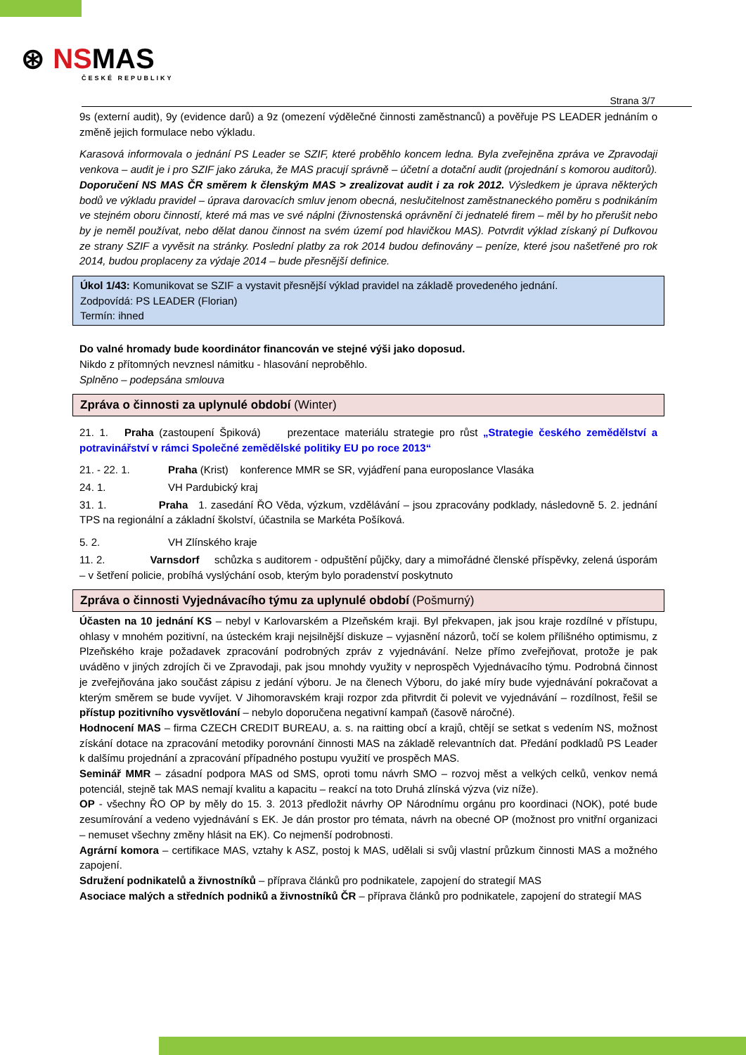⊛ NSMAS
ČESKÉ REPUBLIKY
Strana 3/7
9s (externí audit), 9y (evidence darů) a 9z (omezení výdělečné činnosti zaměstnanců) a pověřuje PS LEADER jednáním o změně jejich formulace nebo výkladu.
Karasová informovala o jednání PS Leader se SZIF, které proběhlo koncem ledna. Byla zveřejněna zpráva ve Zpravodaji venkova – audit je i pro SZIF jako záruka, že MAS pracují správně – účetní a dotační audit (projednání s komorou auditorů). Doporučení NS MAS ČR směrem k členským MAS > zrealizovat audit i za rok 2012. Výsledkem je úprava některých bodů ve výkladu pravidel – úprava darovacích smluv jenom obecná, neslučitelnost zaměstnaneckého poměru s podnikáním ve stejném oboru činností, které má mas ve své náplni (živnostenská oprávnění či jednatelé firem – měl by ho přerušit nebo by je neměl používat, nebo dělat danou činnost na svém území pod hlavičkou MAS). Potvrdit výklad získaný pí Dufkovou ze strany SZIF a vyvěsit na stránky. Poslední platby za rok 2014 budou definovány – peníze, které jsou našetřené pro rok 2014, budou proplaceny za výdaje 2014 – bude přesnější definice.
Úkol 1/43: Komunikovat se SZIF a vystavit přesnější výklad pravidel na základě provedeného jednání.
Zodpovídá: PS LEADER (Florian)
Termín: ihned
Do valné hromady bude koordinátor financován ve stejné výši jako doposud.
Nikdo z přítomných nevznesl námitku - hlasování neproběhlo.
Splněno – podepsána smlouva
Zpráva o činnosti za uplynulé období (Winter)
21. 1. Praha (zastoupení Špiková) prezentace materiálu strategie pro růst „Strategie českého zemědělství a potravinářství v rámci Společné zemědělské politiky EU po roce 2013“
21. - 22. 1. Praha (Krist) konference MMR se SR, vyjádření pana europoslance Vlasáka
24. 1. VH Pardubický kraj
31. 1. Praha 1. zasedání ŘO Věda, výzkum, vzdělávání – jsou zpracovány podklady, následovně 5. 2. jednání TPS na regionální a základní školství, účastnila se Markéta Pošíková.
5. 2. VH Zlínského kraje
11. 2. Varnsdorf schůzka s auditorem - odpuštění půjčky, dary a mimořádné členské příspěvky, zelená úsporám – v šetření policie, probíhá vyslýchání osob, kterým bylo poradenství poskytnuto
Zpráva o činnosti Vyjednávacího týmu za uplynulé období (Pošmurný)
Účasten na 10 jednání KS – nebyl v Karlovarském a Plzeňském kraji. Byl překvapen, jak jsou kraje rozdílné v přístupu, ohlasy v mnohém pozitivní, na ústeckém kraji nejsilnější diskuze – vyjasnění názorů, točí se kolem přílišného optimismu, z Plzeňského kraje požadavek zpracování podrobných zpráv z vyjednávání. Nelze přímo zveřejňovat, protože je pak uváděno v jiných zdrojích či ve Zpravodaji, pak jsou mnohdy využity v neprospěch Vyjednávacího týmu. Podrobná činnost je zveřejňována jako součást zápisu z jedání výboru. Je na členech Výboru, do jaké míry bude vyjednávání pokračovat a kterým směrem se bude vyvíjet. V Jihomoravském kraji rozpor zda přitvrdit či polevit ve vyjednávání – rozdílnost, řešil se přístup pozitivního vysvětlování – nebylo doporučena negativní kampaň (časově náročné).
Hodnocení MAS – firma CZECH CREDIT BUREAU, a. s. na raitting obcí a krajů, chtějí se setkat s vedením NS, možnost získání dotace na zpracování metodiky porovnání činnosti MAS na základě relevantních dat. Předání podkladů PS Leader k dalšímu projednání a zpracování případného postupu využití ve prospěch MAS.
Seminář MMR – zásadní podpora MAS od SMS, oproti tomu návrh SMO – rozvoj měst a velkých celků, venkov nemá potenciál, stejně tak MAS nemají kvalitu a kapacitu – reakcí na toto Druhá zlínská výzva (viz níže).
OP - všechny ŘO OP by měly do 15. 3. 2013 předložit návrhy OP Národnímu orgánu pro koordinaci (NOK), poté bude zesumírování a vedeno vyjednávání s EK. Je dán prostor pro témata, návrh na obecné OP (možnost pro vnitřní organizaci – nemuset všechny změny hlásit na EK). Co nejmenší podrobnosti.
Agrární komora – certifikace MAS, vztahy k ASZ, postoj k MAS, udělali si svůj vlastní průzkum činnosti MAS a možného zapojení.
Sdružení podnikatelů a živnostníků – příprava článků pro podnikatele, zapojení do strategií MAS
Asociace malých a středních podniků a živnostníků ČR – příprava článků pro podnikatele, zapojení do strategií MAS